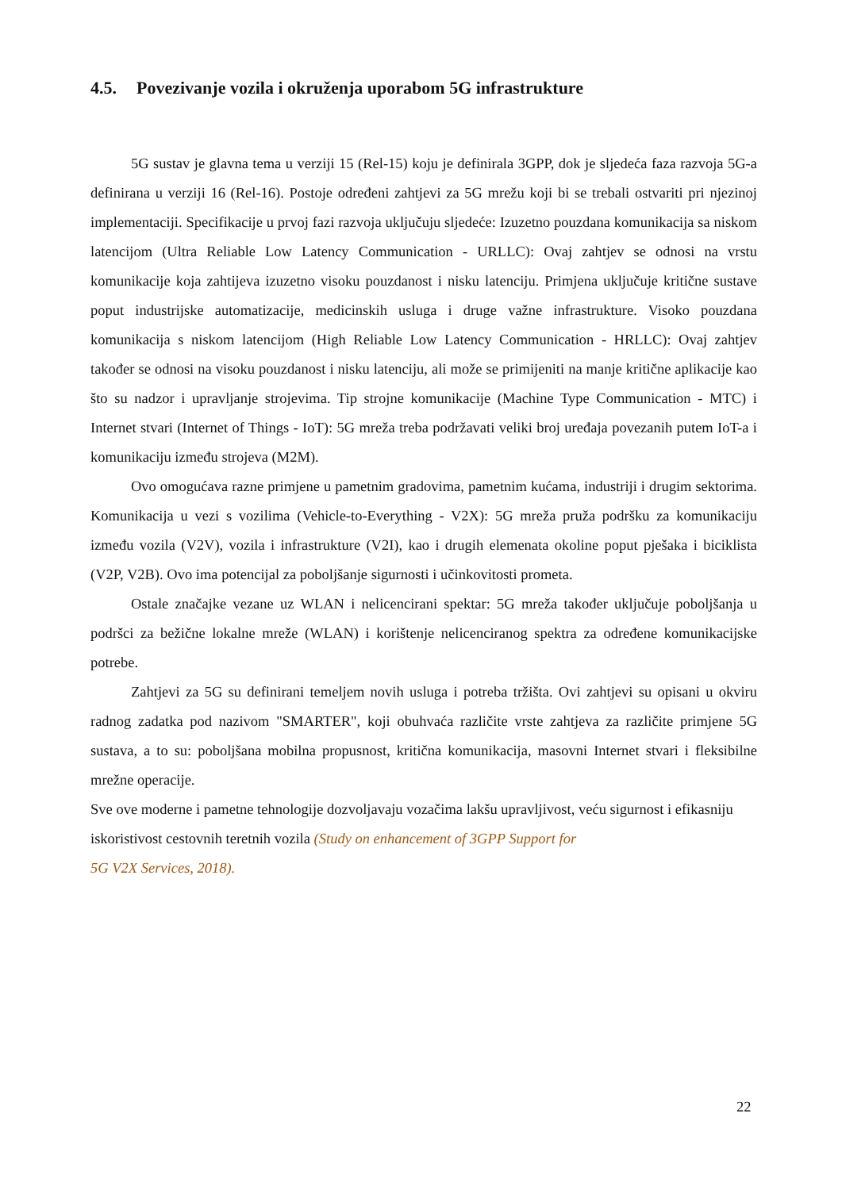4.5. Povezivanje vozila i okruženja uporabom 5G infrastrukture
5G sustav je glavna tema u verziji 15 (Rel-15) koju je definirala 3GPP, dok je sljedeća faza razvoja 5G-a definirana u verziji 16 (Rel-16). Postoje određeni zahtjevi za 5G mrežu koji bi se trebali ostvariti pri njezinoj implementaciji. Specifikacije u prvoj fazi razvoja uključuju sljedeće: Izuzetno pouzdana komunikacija sa niskom latencijom (Ultra Reliable Low Latency Communication - URLLC): Ovaj zahtjev se odnosi na vrstu komunikacije koja zahtijeva izuzetno visoku pouzdanost i nisku latenciju. Primjena uključuje kritične sustave poput industrijske automatizacije, medicinskih usluga i druge važne infrastrukture. Visoko pouzdana komunikacija s niskom latencijom (High Reliable Low Latency Communication - HRLLC): Ovaj zahtjev također se odnosi na visoku pouzdanost i nisku latenciju, ali može se primijeniti na manje kritične aplikacije kao što su nadzor i upravljanje strojevima. Tip strojne komunikacije (Machine Type Communication - MTC) i Internet stvari (Internet of Things - IoT): 5G mreža treba podržavati veliki broj uređaja povezanih putem IoT-a i komunikaciju između strojeva (M2M).
Ovo omogućava razne primjene u pametnim gradovima, pametnim kućama, industriji i drugim sektorima. Komunikacija u vezi s vozilima (Vehicle-to-Everything - V2X): 5G mreža pruža podršku za komunikaciju između vozila (V2V), vozila i infrastrukture (V2I), kao i drugih elemenata okoline poput pješaka i biciklista (V2P, V2B). Ovo ima potencijal za poboljšanje sigurnosti i učinkovitosti prometa.
Ostale značajke vezane uz WLAN i nelicencirani spektar: 5G mreža također uključuje poboljšanja u podršci za bežične lokalne mreže (WLAN) i korištenje nelicenciranog spektra za određene komunikacijske potrebe.
Zahtjevi za 5G su definirani temeljem novih usluga i potreba tržišta. Ovi zahtjevi su opisani u okviru radnog zadatka pod nazivom "SMARTER", koji obuhvaća različite vrste zahtjeva za različite primjene 5G sustava, a to su: poboljšana mobilna propusnost, kritična komunikacija, masovni Internet stvari i fleksibilne mrežne operacije.
Sve ove moderne i pametne tehnologije dozvoljavaju vozačima lakšu upravljivost, veću sigurnost i efikasniju iskoristivost cestovnih teretnih vozila (Study on enhancement of 3GPP Support for
5G V2X Services, 2018).
22